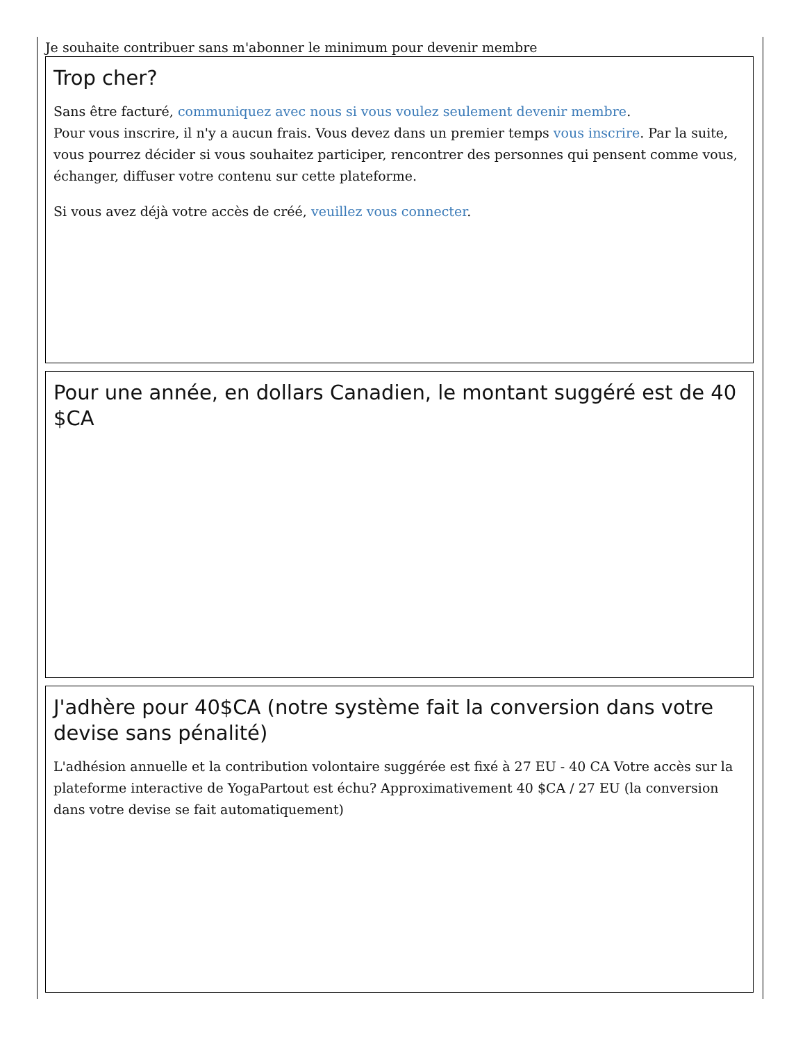Je souhaite contribuer sans m'abonner le minimum pour devenir membre
Trop cher?
Sans être facturé, communiquez avec nous si vous voulez seulement devenir membre.
Pour vous inscrire, il n'y a aucun frais. Vous devez dans un premier temps vous inscrire. Par la suite, vous pourrez décider si vous souhaitez participer, rencontrer des personnes qui pensent comme vous, échanger, diffuser votre contenu sur cette plateforme.
Si vous avez déjà votre accès de créé, veuillez vous connecter.
Pour une année, en dollars Canadien, le montant suggéré est de 40 $CA
J'adhère pour 40$CA (notre système fait la conversion dans votre devise sans pénalité)
L'adhésion annuelle et la contribution volontaire suggérée est fixé à 27 EU - 40 CA Votre accès sur la plateforme interactive de YogaPartout est échu? Approximativement 40 $CA / 27 EU (la conversion dans votre devise se fait automatiquement)